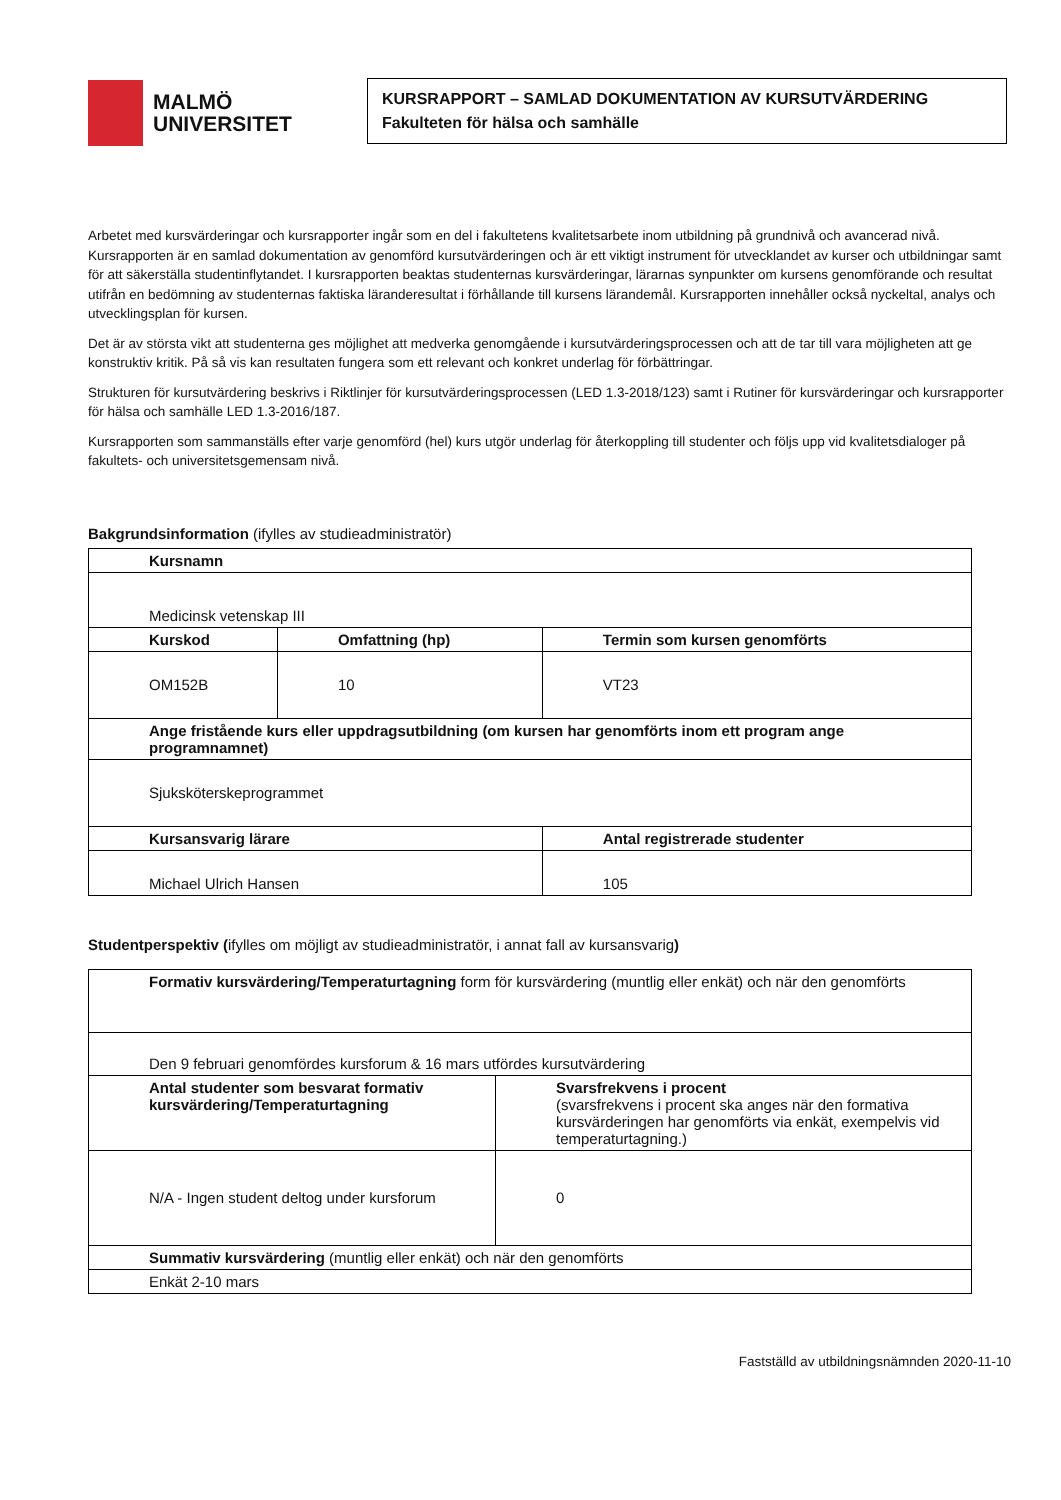MALMÖ
UNIVERSITET
KURSRAPPORT – SAMLAD DOKUMENTATION AV KURSUTVÄRDERING
Fakulteten för hälsa och samhälle
Arbetet med kursvärderingar och kursrapporter ingår som en del i fakultetens kvalitetsarbete inom utbildning på grundnivå och avancerad nivå. Kursrapporten är en samlad dokumentation av genomförd kursutvärderingen och är ett viktigt instrument för utvecklandet av kurser och utbildningar samt för att säkerställa studentinflytandet. I kursrapporten beaktas studenternas kursvärderingar, lärarnas synpunkter om kursens genomförande och resultat utifrån en bedömning av studenternas faktiska läranderesultat i förhållande till kursens lärandemål. Kursrapporten innehåller också nyckeltal, analys och utvecklingsplan för kursen.
Det är av största vikt att studenterna ges möjlighet att medverka genomgående i kursutvärderingsprocessen och att de tar till vara möjligheten att ge konstruktiv kritik. På så vis kan resultaten fungera som ett relevant och konkret underlag för förbättringar.
Strukturen för kursutvärdering beskrivs i Riktlinjer för kursutvärderingsprocessen (LED 1.3-2018/123) samt i Rutiner för kursvärderingar och kursrapporter för hälsa och samhälle LED 1.3-2016/187.
Kursrapporten som sammanställs efter varje genomförd (hel) kurs utgör underlag för återkoppling till studenter och följs upp vid kvalitetsdialoger på fakultets- och universitetsgemensam nivå.
Bakgrundsinformation (ifylles av studieadministratör)
| Kursnamn | | |
| Medicinsk vetenskap III | | |
| Kurskod | Omfattning (hp) | Termin som kursen genomförts |
| OM152B | 10 | VT23 |
| Ange fristående kurs eller uppdragsutbildning (om kursen har genomförts inom ett program ange programnamnet) | | |
| Sjuksköterskeprogrammet | | |
| Kursansvarig lärare | | Antal registrerade studenter |
| Michael Ulrich Hansen | | 105 |
Studentperspektiv (ifylles om möjligt av studieadministratör, i annat fall av kursansvarig)
| Formativ kursvärdering/Temperaturtagning form för kursvärdering (muntlig eller enkät) och när den genomförts | |
| Den 9 februari genomfördes kursforum & 16 mars utfördes kursutvärdering | |
| Antal studenter som besvarat formativ kursvärdering/Temperaturtagning | Svarsfrekvens i procent (svarsfrekvens i procent ska anges när den formativa kursvärderingen har genomförts via enkät, exempelvis vid temperaturtagning.) |
| N/A - Ingen student deltog under kursforum | 0 |
| Summativ kursvärdering (muntlig eller enkät) och när den genomförts | |
| Enkät 2-10 mars | |
Fastställd av utbildningsnämnden 2020-11-10